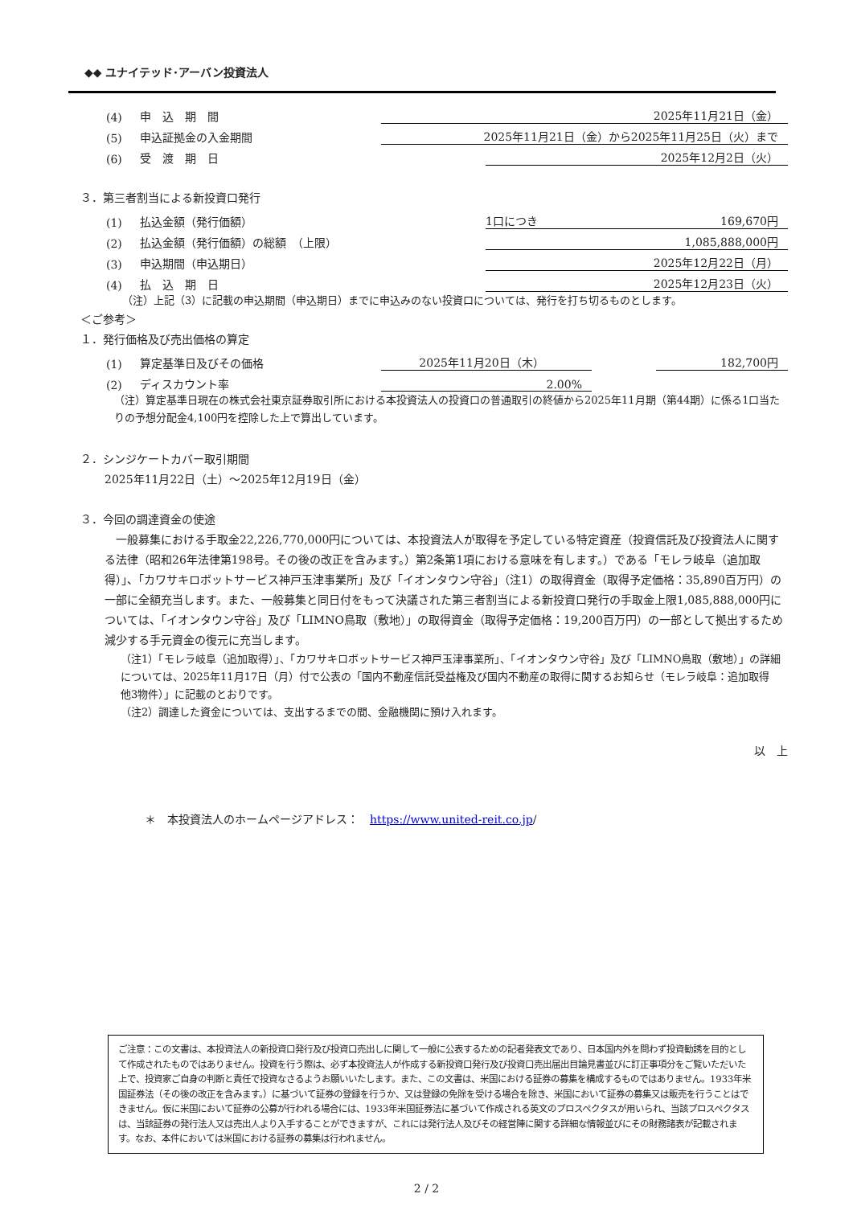◆◆ ユナイテッド･アーバン投資法人
(4)
申　込　期　間
2025年11月21日（金）
(5)
申込証拠金の入金期間
2025年11月21日（金）から2025年11月25日（火）まで
(6)
受　渡　期　日
2025年12月2日（火）
３．第三者割当による新投資口発行
(1)
払込金額（発行価額）
1口につき 169,670円
(2)
払込金額（発行価額）の総額　（上限）
1,085,888,000円
(3)
申込期間（申込期日）
2025年12月22日（月）
(4)
払　込　期　日
2025年12月23日（火）
（注）上記（3）に記載の申込期間（申込期日）までに申込みのない投資口については、発行を打ち切るものとします。
＜ご参考＞
１．発行価格及び売出価格の算定
(1)
算定基準日及びその価格
2025年11月20日（木）
182,700円
(2)
ディスカウント率
2.00%
（注）算定基準日現在の株式会社東京証券取引所における本投資法人の投資口の普通取引の終値から2025年11月期（第44期）に係る1口当たりの予想分配金4,100円を控除した上で算出しています。
２．シンジケートカバー取引期間
2025年11月22日（土）～2025年12月19日（金）
３．今回の調達資金の使途
　一般募集における手取金22,226,770,000円については、本投資法人が取得を予定している特定資産（投資信託及び投資法人に関する法律（昭和26年法律第198号。その後の改正を含みます。）第2条第1項における意味を有します。）である「モレラ岐阜（追加取得）」、「カワサキロボットサービス神戸玉津事業所」及び「イオンタウン守谷」（注1）の取得資金（取得予定価格：35,890百万円）の一部に全額充当します。また、一般募集と同日付をもって決議された第三者割当による新投資口発行の手取金上限1,085,888,000円については、「イオンタウン守谷」及び「LIMNO鳥取（敷地）」の取得資金（取得予定価格：19,200百万円）の一部として拠出するため減少する手元資金の復元に充当します。
（注1）「モレラ岐阜（追加取得）」、「カワサキロボットサービス神戸玉津事業所」、「イオンタウン守谷」及び「LIMNO鳥取（敷地）」の詳細については、2025年11月17日（月）付で公表の「国内不動産信託受益権及び国内不動産の取得に関するお知らせ（モレラ岐阜：追加取得　他3物件）」に記載のとおりです。
（注2）調達した資金については、支出するまでの間、金融機関に預け入れます。
以　上
＊　本投資法人のホームページアドレス：　https://www.united-reit.co.jp/
ご注意：この文書は、本投資法人の新投資口発行及び投資口売出しに関して一般に公表するための記者発表文であり、日本国内外を問わず投資勧誘を目的として作成されたものではありません。投資を行う際は、必ず本投資法人が作成する新投資口発行及び投資口売出届出目論見書並びに訂正事項分をご覧いただいた上で、投資家ご自身の判断と責任で投資なさるようお願いいたします。また、この文書は、米国における証券の募集を構成するものではありません。1933年米国証券法（その後の改正を含みます。）に基づいて証券の登録を行うか、又は登録の免除を受ける場合を除き、米国において証券の募集又は販売を行うことはできません。仮に米国において証券の公募が行われる場合には、1933年米国証券法に基づいて作成される英文のプロスペクタスが用いられ、当該プロスペクタスは、当該証券の発行法人又は売出人より入手することができますが、これには発行法人及びその経営陣に関する詳細な情報並びにその財務諸表が記載されます。なお、本件においては米国における証券の募集は行われません。
2 / 2